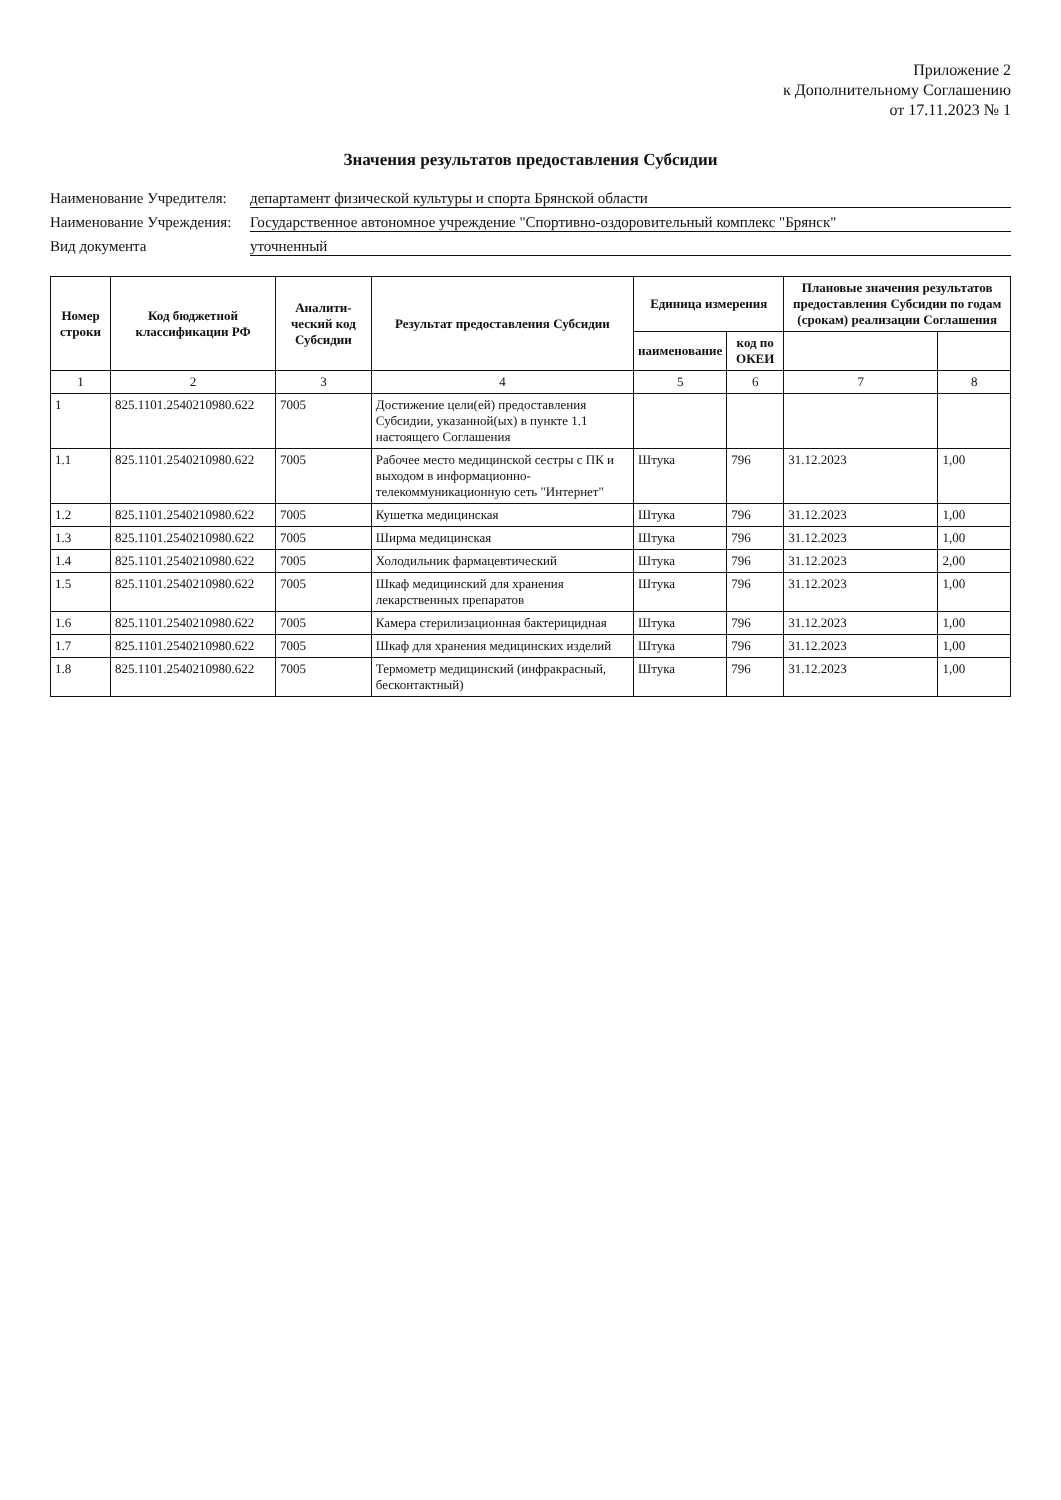Приложение 2
к Дополнительному Соглашению
от 17.11.2023 № 1
Значения результатов предоставления Субсидии
Наименование Учредителя:
департамент физической культуры и спорта Брянской области
Наименование Учреждения:
Государственное автономное учреждение "Спортивно-оздоровительный комплекс "Брянск"
Вид документа
уточненный
| Номер строки | Код бюджетной классификации РФ | Аналити-ческий код Субсидии | Результат предоставления Субсидии | Единица измерения | | Плановые значения результатов предоставления Субсидии по годам (срокам) реализации Соглашения | |
| --- | --- | --- | --- | --- | --- | --- | --- |
| | | | | наименование | код по ОКЕИ | | |
| 1 | 2 | 3 | 4 | 5 | 6 | 7 | 8 |
| 1 | 825.1101.2540210980.622 | 7005 | Достижение цели(ей) предоставления Субсидии, указанной(ых) в пункте 1.1 настоящего Соглашения | | | | |
| 1.1 | 825.1101.2540210980.622 | 7005 | Рабочее место медицинской сестры с ПК и выходом в информационно-телекоммуникационную сеть "Интернет" | Штука | 796 | 31.12.2023 | 1,00 |
| 1.2 | 825.1101.2540210980.622 | 7005 | Кушетка медицинская | Штука | 796 | 31.12.2023 | 1,00 |
| 1.3 | 825.1101.2540210980.622 | 7005 | Ширма медицинская | Штука | 796 | 31.12.2023 | 1,00 |
| 1.4 | 825.1101.2540210980.622 | 7005 | Холодильник фармацевтический | Штука | 796 | 31.12.2023 | 2,00 |
| 1.5 | 825.1101.2540210980.622 | 7005 | Шкаф медицинский для хранения лекарственных препаратов | Штука | 796 | 31.12.2023 | 1,00 |
| 1.6 | 825.1101.2540210980.622 | 7005 | Камера стерилизационная бактерицидная | Штука | 796 | 31.12.2023 | 1,00 |
| 1.7 | 825.1101.2540210980.622 | 7005 | Шкаф для хранения медицинских изделий | Штука | 796 | 31.12.2023 | 1,00 |
| 1.8 | 825.1101.2540210980.622 | 7005 | Термометр медицинский (инфракрасный, бесконтактный) | Штука | 796 | 31.12.2023 | 1,00 |